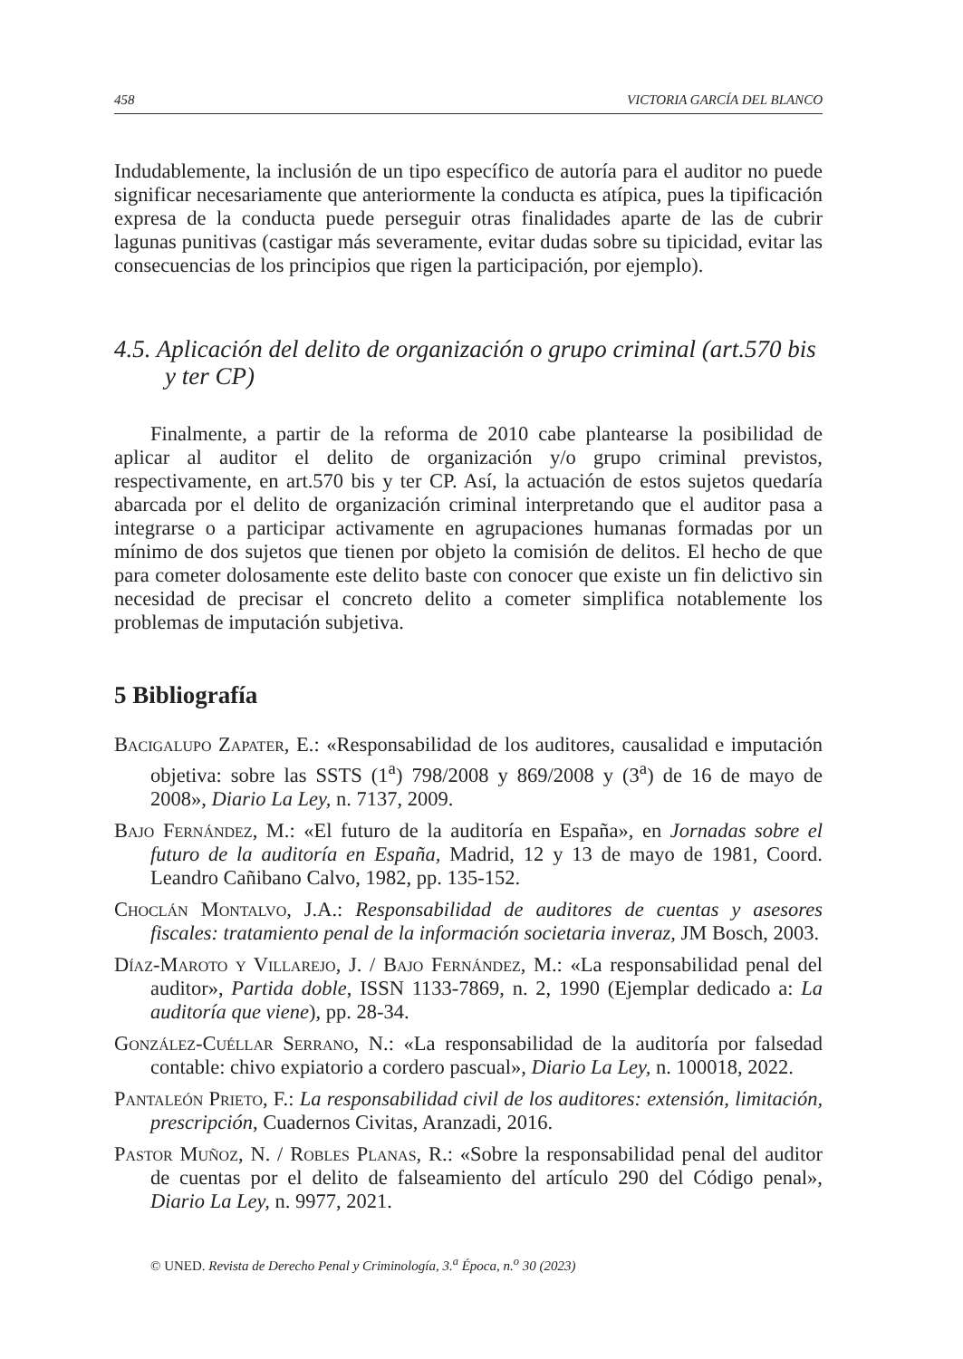458 VICTORIA GARCÍA DEL BLANCO
Indudablemente, la inclusión de un tipo específico de autoría para el auditor no puede significar necesariamente que anteriormente la conducta es atípica, pues la tipificación expresa de la conducta puede perseguir otras finalidades aparte de las de cubrir lagunas punitivas (castigar más severamente, evitar dudas sobre su tipicidad, evitar las consecuencias de los principios que rigen la participación, por ejemplo).
4.5. Aplicación del delito de organización o grupo criminal (art.570 bis y ter CP)
Finalmente, a partir de la reforma de 2010 cabe plantearse la posibilidad de aplicar al auditor el delito de organización y/o grupo criminal previstos, respectivamente, en art.570 bis y ter CP. Así, la actuación de estos sujetos quedaría abarcada por el delito de organización criminal interpretando que el auditor pasa a integrarse o a participar activamente en agrupaciones humanas formadas por un mínimo de dos sujetos que tienen por objeto la comisión de delitos. El hecho de que para cometer dolosamente este delito baste con conocer que existe un fin delictivo sin necesidad de precisar el concreto delito a cometer simplifica notablemente los problemas de imputación subjetiva.
5 Bibliografía
Bacigalupo Zapater, E.: «Responsabilidad de los auditores, causalidad e imputación objetiva: sobre las SSTS (1<sup>a</sup>) 798/2008 y 869/2008 y (3<sup>a</sup>) de 16 de mayo de 2008», Diario La Ley, n. 7137, 2009.
Bajo Fernández, M.: «El futuro de la auditoría en España», en Jornadas sobre el futuro de la auditoría en España, Madrid, 12 y 13 de mayo de 1981, Coord. Leandro Cañibano Calvo, 1982, pp. 135-152.
Choclán Montalvo, J.A.: Responsabilidad de auditores de cuentas y asesores fiscales: tratamiento penal de la información societaria inveraz, JM Bosch, 2003.
Díaz-Maroto y Villarejo, J. / Bajo Fernández, M.: «La responsabilidad penal del auditor», Partida doble, ISSN 1133-7869, n. 2, 1990 (Ejemplar dedicado a: La auditoría que viene), pp. 28-34.
González-Cuéllar Serrano, N.: «La responsabilidad de la auditoría por falsedad contable: chivo expiatorio a cordero pascual», Diario La Ley, n. 100018, 2022.
Pantaleón Prieto, F.: La responsabilidad civil de los auditores: extensión, limitación, prescripción, Cuadernos Civitas, Aranzadi, 2016.
Pastor Muñoz, N. / Robles Planas, R.: «Sobre la responsabilidad penal del auditor de cuentas por el delito de falseamiento del artículo 290 del Código penal», Diario La Ley, n. 9977, 2021.
© UNED. Revista de Derecho Penal y Criminología, 3.<sup>a</sup> Época, n.<sup>o</sup> 30 (2023)